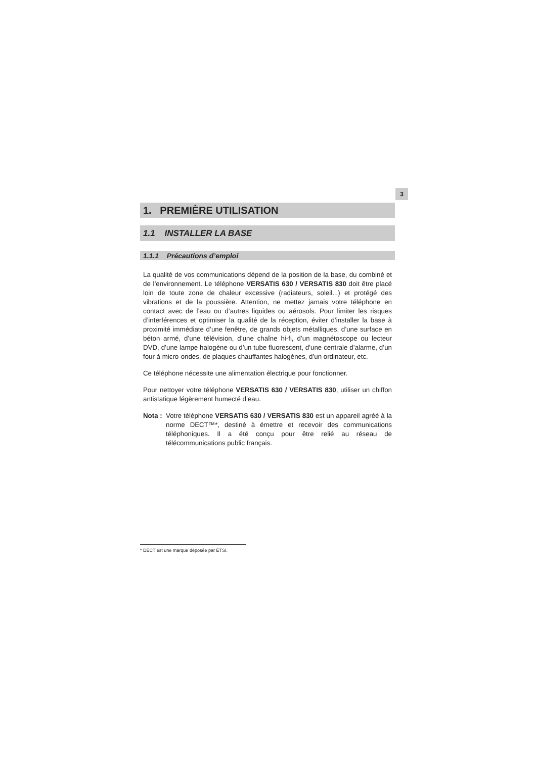3
1. PREMIÈRE UTILISATION
1.1 INSTALLER LA BASE
1.1.1 Précautions d’emploi
La qualité de vos communications dépend de la position de la base, du combiné et de l’environnement. Le téléphone VERSATIS 630 / VERSATIS 830 doit être placé loin de toute zone de chaleur excessive (radiateurs, soleil...) et protégé des vibrations et de la poussière. Attention, ne mettez jamais votre téléphone en contact avec de l’eau ou d’autres liquides ou aérosols. Pour limiter les risques d’interférences et optimiser la qualité de la réception, éviter d’installer la base à proximité immédiate d’une fenêtre, de grands objets métalliques, d’une surface en béton armé, d’une télévision, d’une chaîne hi-fi, d’un magnétoscope ou lecteur DVD, d’une lampe halogène ou d’un tube fluorescent, d’une centrale d’alarme, d’un four à micro-ondes, de plaques chauffantes halogènes, d’un ordinateur, etc.
Ce téléphone nécessite une alimentation électrique pour fonctionner.
Pour nettoyer votre téléphone VERSATIS 630 / VERSATIS 830, utiliser un chiffon antistatique légèrement humecté d’eau.
Nota : Votre téléphone VERSATIS 630 / VERSATIS 830 est un appareil agréé à la norme DECT™*, destiné à émettre et recevoir des communications téléphoniques. Il a été conçu pour être relié au réseau de télécommunications public français.
* DECT est une marque déposée par ETSI.